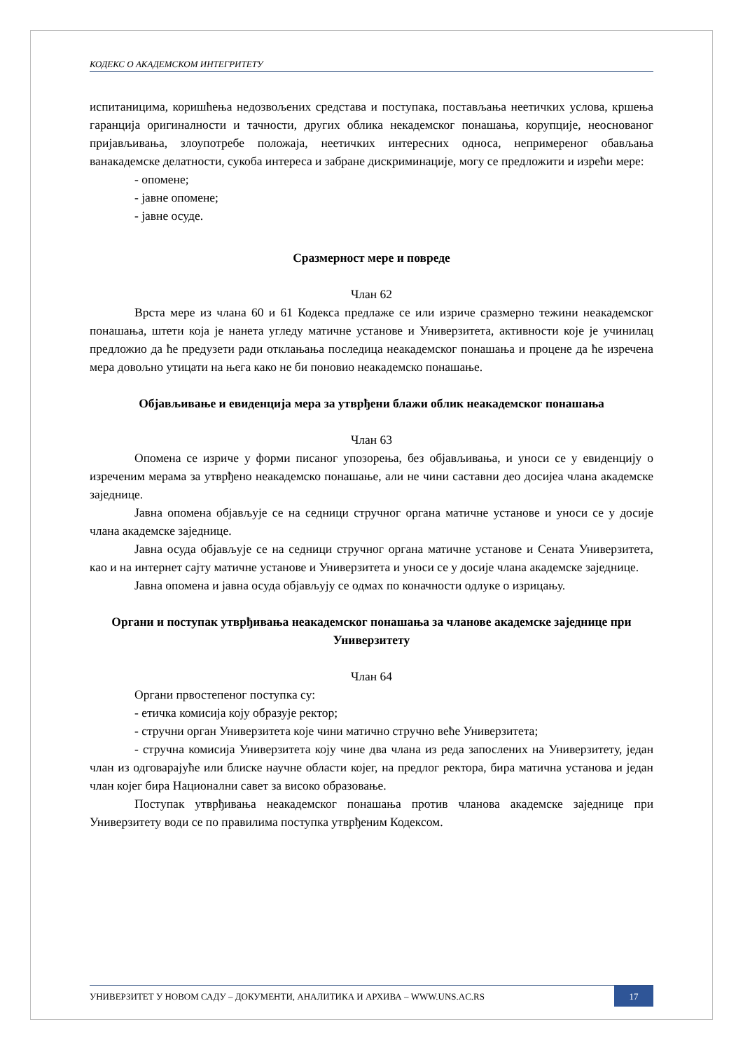КОДЕКС О АКАДЕМСКОМ ИНТЕГРИТЕТУ
испитаницима, коришћења недозвољених средстава и поступака, постављања неетичких услова, кршења гаранција оригиналности и тачности, других облика некадемског понашања, корупције, неоснованог пријављивања, злоупотребе положаја, неетичких интересних односа, непримереног обављања ванакадемске делатности, сукоба интереса и забране дискриминације, могу се предложити и изрећи мере:
- опомене;
- јавне опомене;
- јавне осуде.
Сразмерност мере и повреде
Члан 62
Врста мере из члана 60 и 61 Кодекса предлаже се или изриче сразмерно тежини неакадемског понашања, штети која је нанета угледу матичне установе и Универзитета, активности које је учинилац предложио да ће предузети ради отклањања последица неакадемског понашања и процене да ће изречена мера довољно утицати на њега како не би поновио неакадемско понашање.
Објављивање и евиденција мера за утврђени блажи облик неакадемског понашања
Члан 63
Опомена се изриче у форми писаног упозорења, без објављивања, и уноси се у евиденцију о изреченим мерама за утврђено неакадемско понашање, али не чини саставни део досијеа члана академске заједнице.
Јавна опомена објављује се на седници стручног органа матичне установе и уноси се у досије члана академске заједнице.
Јавна осуда објављује се на седници стручног органа матичне установе и Сената Универзитета, као и на интернет сајту матичне установе и Универзитета и уноси се у досије члана академске заједнице.
Јавна опомена и јавна осуда објављују се одмах по коначности одлуке о изрицању.
Органи и поступак утврђивања неакадемског понашања за чланове академске заједнице при Универзитету
Члан 64
Органи првостепеног поступка су:
- етичка комисија коју образује ректор;
- стручни орган Универзитета које чини матично стручно веће Универзитета;
- стручна комисија Универзитета коју чине два члана из реда запослених на Универзитету, један члан из одговарајуће или блиске научне области којег, на предлог ректора, бира матична установа и један члан којег бира Национални савет за високо образовање.
Поступак утврђивања неакадемског понашања против чланова академске заједнице при Универзитету води се по правилима поступка утврђеним Кодексом.
УНИВЕРЗИТЕТ У НОВОМ САДУ – ДОКУМЕНТИ, АНАЛИТИКА И АРХИВА – WWW.UNS.AC.RS
17